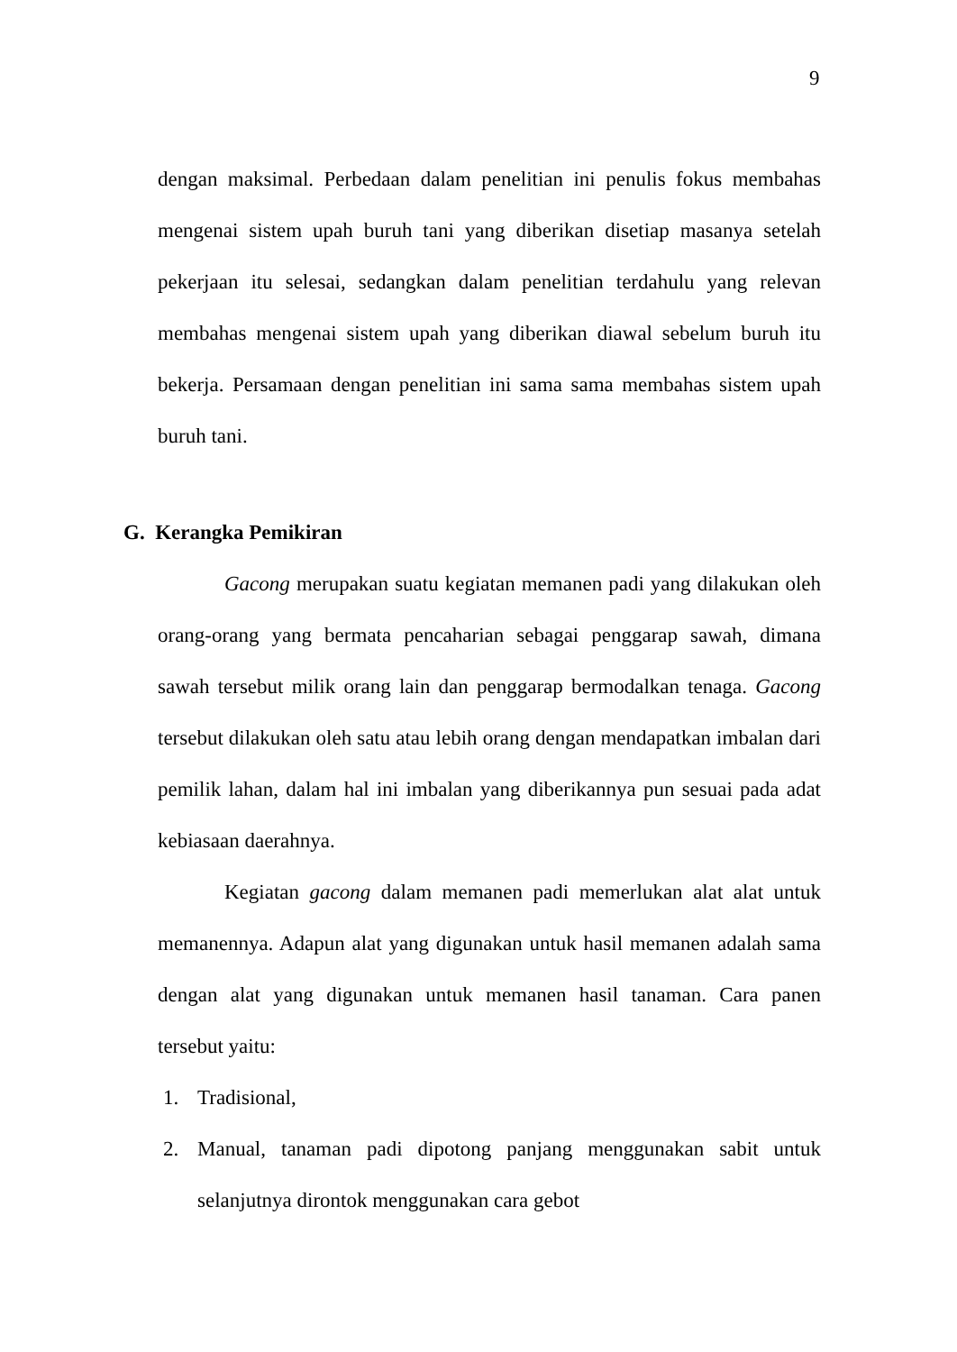9
dengan maksimal. Perbedaan dalam penelitian ini penulis fokus membahas mengenai sistem upah buruh tani yang diberikan disetiap masanya setelah pekerjaan itu selesai, sedangkan dalam penelitian terdahulu yang relevan membahas mengenai sistem upah yang diberikan diawal sebelum buruh itu bekerja. Persamaan dengan penelitian ini sama sama membahas sistem upah buruh tani.
G. Kerangka Pemikiran
Gacong merupakan suatu kegiatan memanen padi yang dilakukan oleh orang-orang yang bermata pencaharian sebagai penggarap sawah, dimana sawah tersebut milik orang lain dan penggarap bermodalkan tenaga. Gacong tersebut dilakukan oleh satu atau lebih orang dengan mendapatkan imbalan dari pemilik lahan, dalam hal ini imbalan yang diberikannya pun sesuai pada adat kebiasaan daerahnya.
Kegiatan gacong dalam memanen padi memerlukan alat alat untuk memanennya. Adapun alat yang digunakan untuk hasil memanen adalah sama dengan alat yang digunakan untuk memanen hasil tanaman. Cara panen tersebut yaitu:
1. Tradisional,
2. Manual, tanaman padi dipotong panjang menggunakan sabit untuk selanjutnya dirontok menggunakan cara gebot